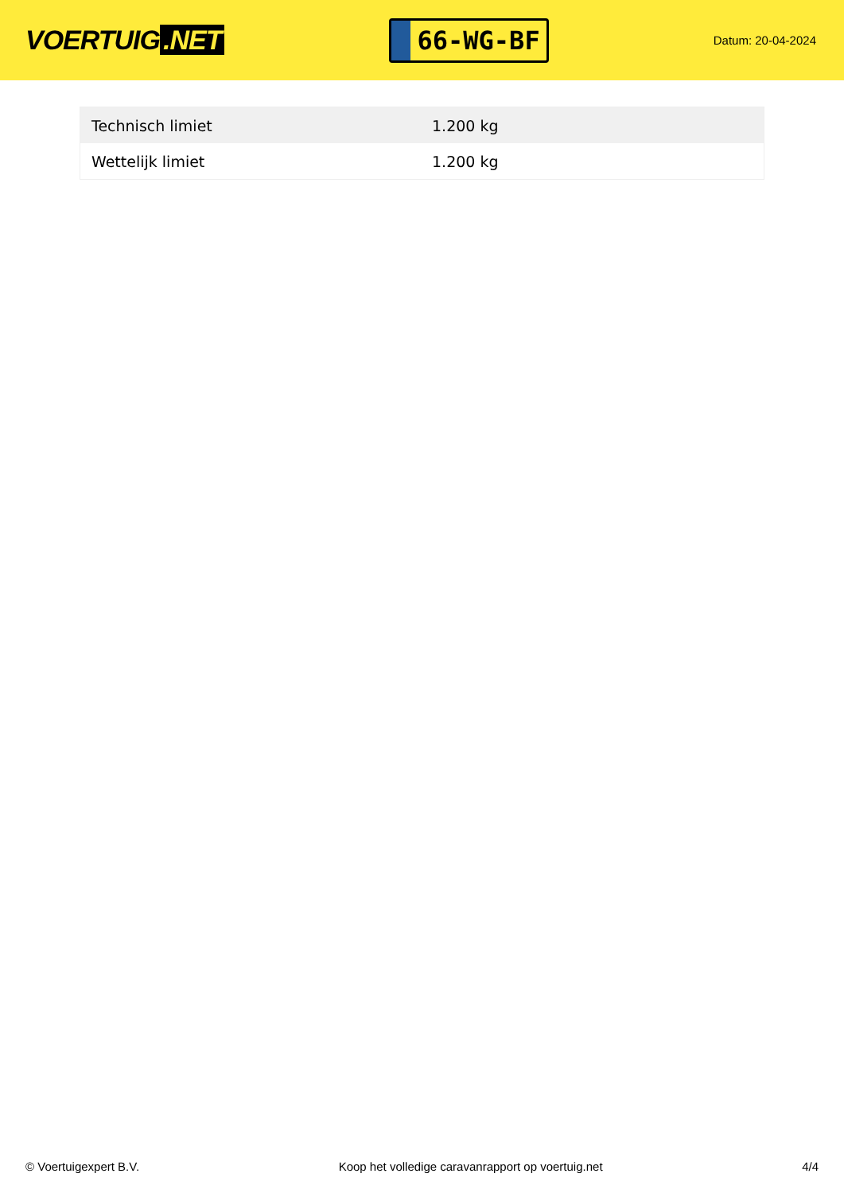VOERTUIG.NET
66-WG-BF
Datum: 20-04-2024
| Technisch limiet | 1.200 kg |
| Wettelijk limiet | 1.200 kg |
© Voertuigexpert B.V. Koop het volledige caravanrapport op voertuig.net 4/4